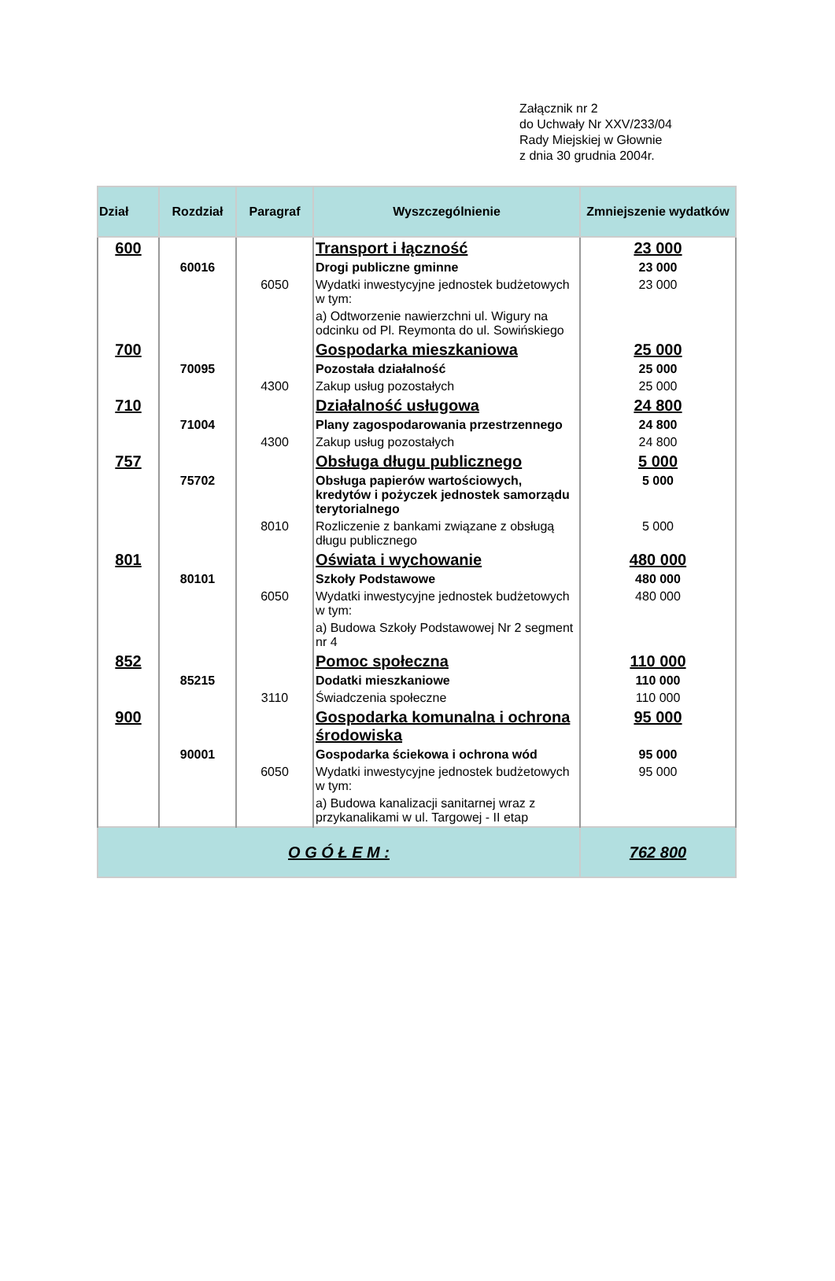Załącznik nr 2
do Uchwały Nr XXV/233/04
Rady Miejskiej w Głownie
z dnia 30 grudnia 2004r.
| Dział | Rozdział | Paragraf | Wyszczególnienie | Zmniejszenie wydatków |
| --- | --- | --- | --- | --- |
| 600 | | | Transport i łączność | 23 000 |
| | 60016 | | Drogi publiczne gminne | 23 000 |
| | | 6050 | Wydatki inwestycyjne jednostek budżetowych w tym: | 23 000 |
| | | | a) Odtworzenie nawierzchni ul. Wigury na odcinku od Pl. Reymonta do ul. Sowińskiego | |
| 700 | | | Gospodarka mieszkaniowa | 25 000 |
| | 70095 | | Pozostała działalność | 25 000 |
| | | 4300 | Zakup usług pozostałych | 25 000 |
| 710 | | | Działalność usługowa | 24 800 |
| | 71004 | | Plany zagospodarowania przestrzennego | 24 800 |
| | | 4300 | Zakup usług pozostałych | 24 800 |
| 757 | | | Obsługa długu publicznego | 5 000 |
| | 75702 | | Obsługa papierów wartościowych, kredytów i pożyczek jednostek samorządu terytorialnego | 5 000 |
| | | 8010 | Rozliczenie z bankami związane z obsługą długu publicznego | 5 000 |
| 801 | | | Oświata i wychowanie | 480 000 |
| | 80101 | | Szkoły Podstawowe | 480 000 |
| | | 6050 | Wydatki inwestycyjne jednostek budżetowych w tym: | 480 000 |
| | | | a) Budowa Szkoły Podstawowej Nr 2 segment nr 4 | |
| 852 | | | Pomoc społeczna | 110 000 |
| | 85215 | | Dodatki mieszkaniowe | 110 000 |
| | | 3110 | Świadczenia społeczne | 110 000 |
| 900 | | | Gospodarka komunalna i ochrona środowiska | 95 000 |
| | 90001 | | Gospodarka ściekowa i ochrona wód | 95 000 |
| | | 6050 | Wydatki inwestycyjne jednostek budżetowych w tym: | 95 000 |
| | | | a) Budowa kanalizacji sanitarnej wraz z przykanalikami w ul. Targowej - II etap | |
| O G Ó Ł E M : | | | | 762 800 |